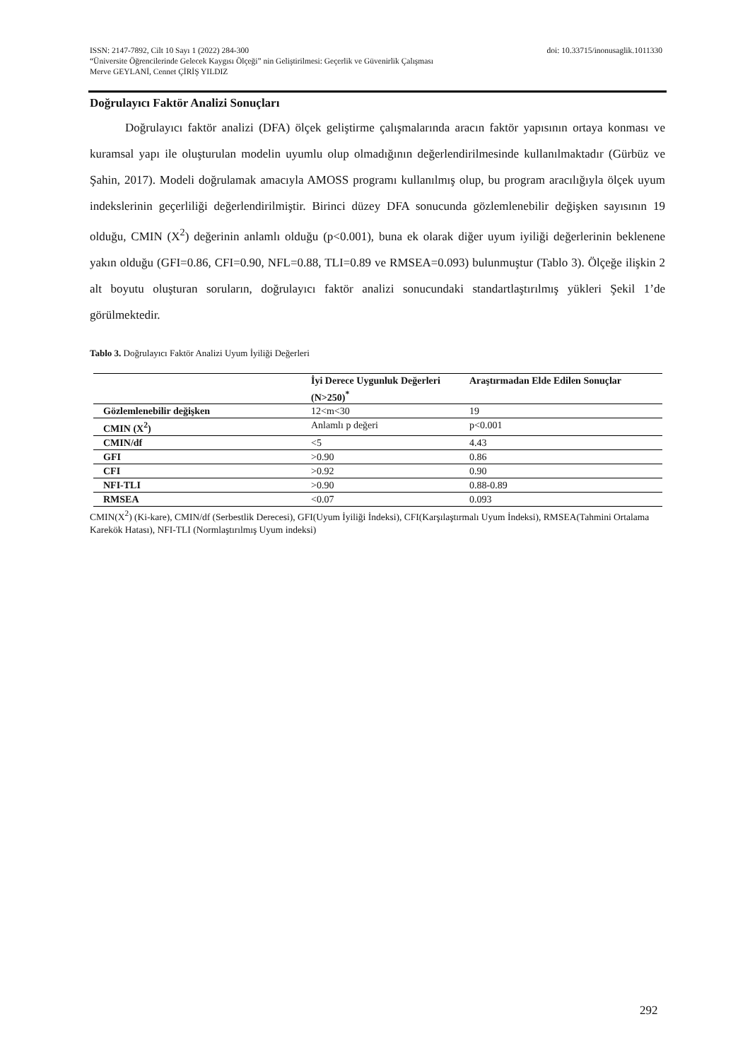doi: 10.33715/inonusaglik.1011330 ISSN: 2147-7892, Cilt 10 Sayı 1 (2022) 284-300
“Üniversite Öğrencilerinde Gelecek Kaygısı Ölçeği” nin Geliştirilmesi: Geçerlik ve Güvenirlik Çalışması
Merve GEYLANİ, Cennet ÇİRİŞ YILDIZ
Doğrulayıcı Faktör Analizi Sonuçları
Doğrulayıcı faktör analizi (DFA) ölçek geliştirme çalışmalarında aracın faktör yapısının ortaya konması ve kuramsal yapı ile oluşturulan modelin uyumlu olup olmadığının değerlendirilmesinde kullanılmaktadır (Gürbüz ve Şahin, 2017). Modeli doğrulamak amacıyla AMOSS programı kullanılmış olup, bu program aracılığıyla ölçek uyum indekslerinin geçerliliği değerlendirilmiştir. Birinci düzey DFA sonucunda gözlemlenebilir değişken sayısının 19 olduğu, CMIN (X<sup>2</sup>) değerinin anlamlı olduğu (p<0.001), buna ek olarak diğer uyum iyiliği değerlerinin beklenene yakın olduğu (GFI=0.86, CFI=0.90, NFL=0.88, TLI=0.89 ve RMSEA=0.093) bulunmuştur (Tablo 3). Ölçeğe ilişkin 2 alt boyutu oluşturan soruların, doğrulayıcı faktör analizi sonucundaki standartlaştırılmış yükleri Şekil 1’de görülmektedir.
Tablo 3. Doğrulayıcı Faktör Analizi Uyum İyiliği Değerleri
| | İyi Derece Uygunluk Değerleri (N>250)<sup>*</sup> | Araştırmadan Elde Edilen Sonuçlar |
| --- | --- | --- |
| Gözlemlenebilir değişken | 12<m<30 | 19 |
| CMIN (X<sup>2</sup>) | Anlamlı p değeri | p<0.001 |
| CMIN/df | <5 | 4.43 |
| GFI | >0.90 | 0.86 |
| CFI | >0.92 | 0.90 |
| NFI-TLI | >0.90 | 0.88-0.89 |
| RMSEA | <0.07 | 0.093 |
CMIN(X<sup>2</sup>) (Ki-kare), CMIN/df (Serbestlik Derecesi), GFI(Uyum İyiliği İndeksi), CFI(Karşılaştırmalı Uyum İndeksi), RMSEA(Tahmini Ortalama Karekök Hatası), NFI-TLI (Normlaştırılmış Uyum indeksi)
292